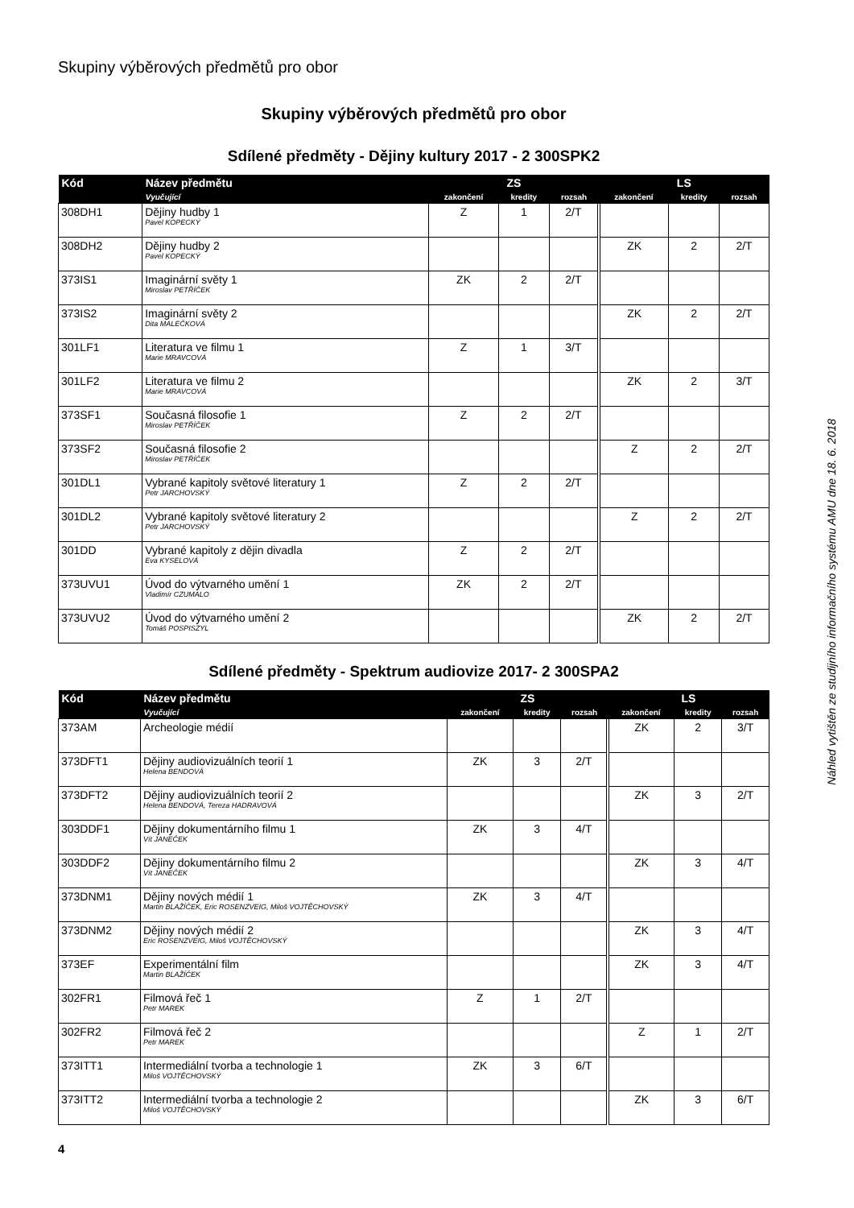Skupiny výběrových předmětů pro obor
Skupiny výběrových předmětů pro obor
Sdílené předměty - Dějiny kultury 2017 - 2 300SPK2
| Kód | Název předmětu | ZS | | | LS | | |
| --- | --- | --- | --- | --- | --- | --- | --- |
| | Vyučující | zakončení | kredity | rozsah | zakončení | kredity | rozsah |
| 308DH1 | Dějiny hudby 1 Pavel KOPECKÝ | Z | 1 | 2/T | | | |
| 308DH2 | Dějiny hudby 2 Pavel KOPECKÝ | | | | ZK | 2 | 2/T |
| 373IS1 | Imaginární světy 1 Miroslav PETŘÍČEK | ZK | 2 | 2/T | | | |
| 373IS2 | Imaginární světy 2 Dita MALEČKOVÁ | | | | ZK | 2 | 2/T |
| 301LF1 | Literatura ve filmu 1 Marie MRAVCOVÁ | Z | 1 | 3/T | | | |
| 301LF2 | Literatura ve filmu 2 Marie MRAVCOVÁ | | | | ZK | 2 | 3/T |
| 373SF1 | Současná filosofie 1 Miroslav PETŘÍČEK | Z | 2 | 2/T | | | |
| 373SF2 | Současná filosofie 2 Miroslav PETŘÍČEK | | | | Z | 2 | 2/T |
| 301DL1 | Vybrané kapitoly světové literatury 1 Petr JARCHOVSKÝ | Z | 2 | 2/T | | | |
| 301DL2 | Vybrané kapitoly světové literatury 2 Petr JARCHOVSKÝ | | | | Z | 2 | 2/T |
| 301DD | Vybrané kapitoly z dějin divadla Eva KYSELOVÁ | Z | 2 | 2/T | | | |
| 373UVU1 | Úvod do výtvarného umění 1 Vladimír CZUMALO | ZK | 2 | 2/T | | | |
| 373UVU2 | Úvod do výtvarného umění 2 Tomáš POSPISZYL | | | | ZK | 2 | 2/T |
Sdílené předměty - Spektrum audiovize 2017- 2 300SPA2
| Kód | Název předmětu | ZS | | | LS | | |
| --- | --- | --- | --- | --- | --- | --- | --- |
| | Vyučující | zakončení | kredity | rozsah | zakončení | kredity | rozsah |
| 373AM | Archeologie médií | | | | ZK | 2 | 3/T |
| 373DFT1 | Dějiny audiovizuálních teorií 1 Helena BENDOVÁ | ZK | 3 | 2/T | | | |
| 373DFT2 | Dějiny audiovizuálních teorií 2 Helena BENDOVÁ, Tereza HADRAVOVÁ | | | | ZK | 3 | 2/T |
| 303DDF1 | Dějiny dokumentárního filmu 1 Vít JANEČEK | ZK | 3 | 4/T | | | |
| 303DDF2 | Dějiny dokumentárního filmu 2 Vít JANEČEK | | | | ZK | 3 | 4/T |
| 373DNM1 | Dějiny nových médií 1 Martin BLAŽÍČEK, Eric ROSENZVEIG, Miloš VOJTĚCHOVSKÝ | ZK | 3 | 4/T | | | |
| 373DNM2 | Dějiny nových médií 2 Eric ROSENZVEIG, Miloš VOJTĚCHOVSKÝ | | | | ZK | 3 | 4/T |
| 373EF | Experimentální film Martin BLAŽÍČEK | | | | ZK | 3 | 4/T |
| 302FR1 | Filmová řeč 1 Petr MAREK | Z | 1 | 2/T | | | |
| 302FR2 | Filmová řeč 2 Petr MAREK | | | | Z | 1 | 2/T |
| 373ITT1 | Intermediální tvorba a technologie 1 Miloš VOJTĚCHOVSKÝ | ZK | 3 | 6/T | | | |
| 373ITT2 | Intermediální tvorba a technologie 2 Miloš VOJTĚCHOVSKÝ | | | | ZK | 3 | 6/T |
Náhled vytištěn ze studijního informačního systému AMU dne 18. 6. 2018
4